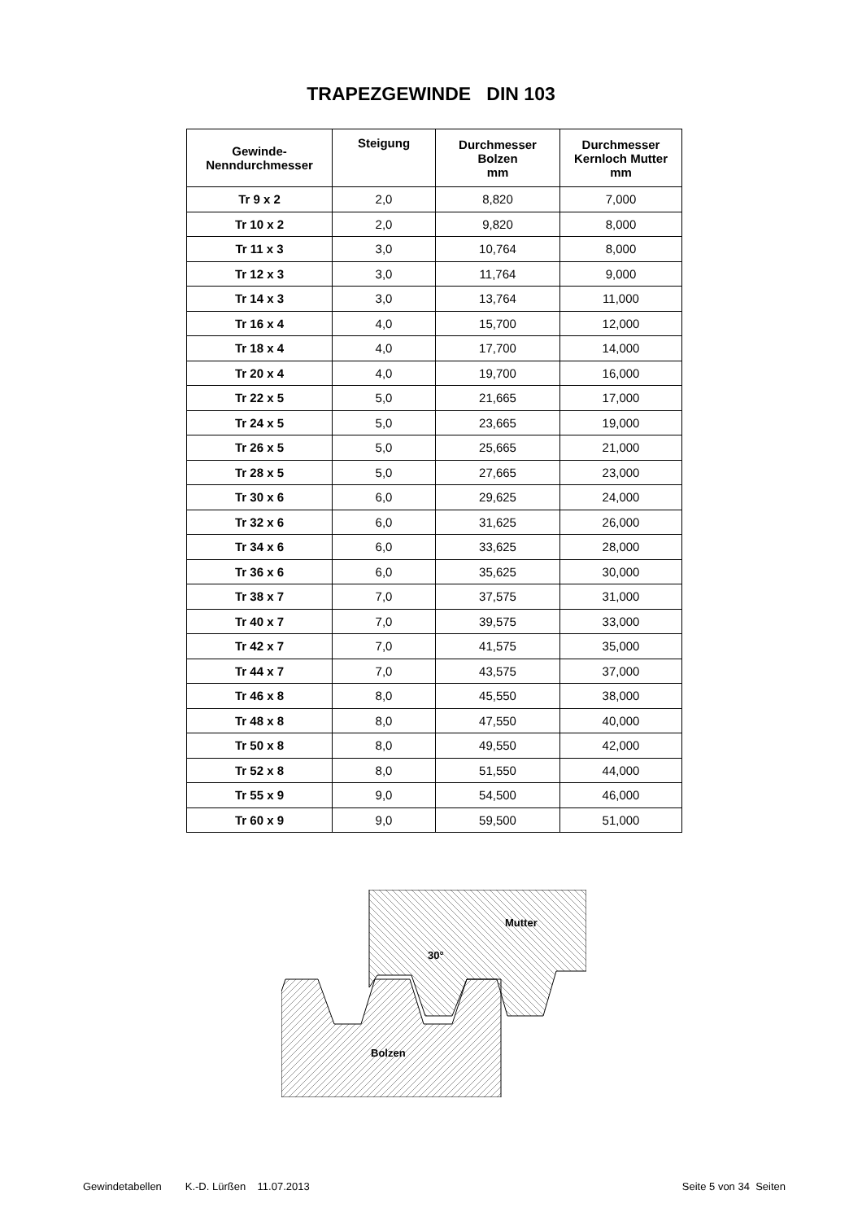TRAPEZGEWINDE DIN 103
| Gewinde- Nenndurchmesser | Steigung | Durchmesser Bolzen mm | Durchmesser Kernloch Mutter mm |
| --- | --- | --- | --- |
| Tr 9 x 2 | 2,0 | 8,820 | 7,000 |
| Tr 10 x 2 | 2,0 | 9,820 | 8,000 |
| Tr 11 x 3 | 3,0 | 10,764 | 8,000 |
| Tr 12 x 3 | 3,0 | 11,764 | 9,000 |
| Tr 14 x 3 | 3,0 | 13,764 | 11,000 |
| Tr 16 x 4 | 4,0 | 15,700 | 12,000 |
| Tr 18 x 4 | 4,0 | 17,700 | 14,000 |
| Tr 20 x 4 | 4,0 | 19,700 | 16,000 |
| Tr 22 x 5 | 5,0 | 21,665 | 17,000 |
| Tr 24 x 5 | 5,0 | 23,665 | 19,000 |
| Tr 26 x 5 | 5,0 | 25,665 | 21,000 |
| Tr 28 x 5 | 5,0 | 27,665 | 23,000 |
| Tr 30 x 6 | 6,0 | 29,625 | 24,000 |
| Tr 32 x 6 | 6,0 | 31,625 | 26,000 |
| Tr 34 x 6 | 6,0 | 33,625 | 28,000 |
| Tr 36 x 6 | 6,0 | 35,625 | 30,000 |
| Tr 38 x 7 | 7,0 | 37,575 | 31,000 |
| Tr 40 x 7 | 7,0 | 39,575 | 33,000 |
| Tr 42 x 7 | 7,0 | 41,575 | 35,000 |
| Tr 44 x 7 | 7,0 | 43,575 | 37,000 |
| Tr 46 x 8 | 8,0 | 45,550 | 38,000 |
| Tr 48 x 8 | 8,0 | 47,550 | 40,000 |
| Tr 50 x 8 | 8,0 | 49,550 | 42,000 |
| Tr 52 x 8 | 8,0 | 51,550 | 44,000 |
| Tr 55 x 9 | 9,0 | 54,500 | 46,000 |
| Tr 60 x 9 | 9,0 | 59,500 | 51,000 |
Mutter
30°
Bolzen
Gewindetabellen K.-D. Lürßen 11.07.2013 Seite 5 von 34 Seiten